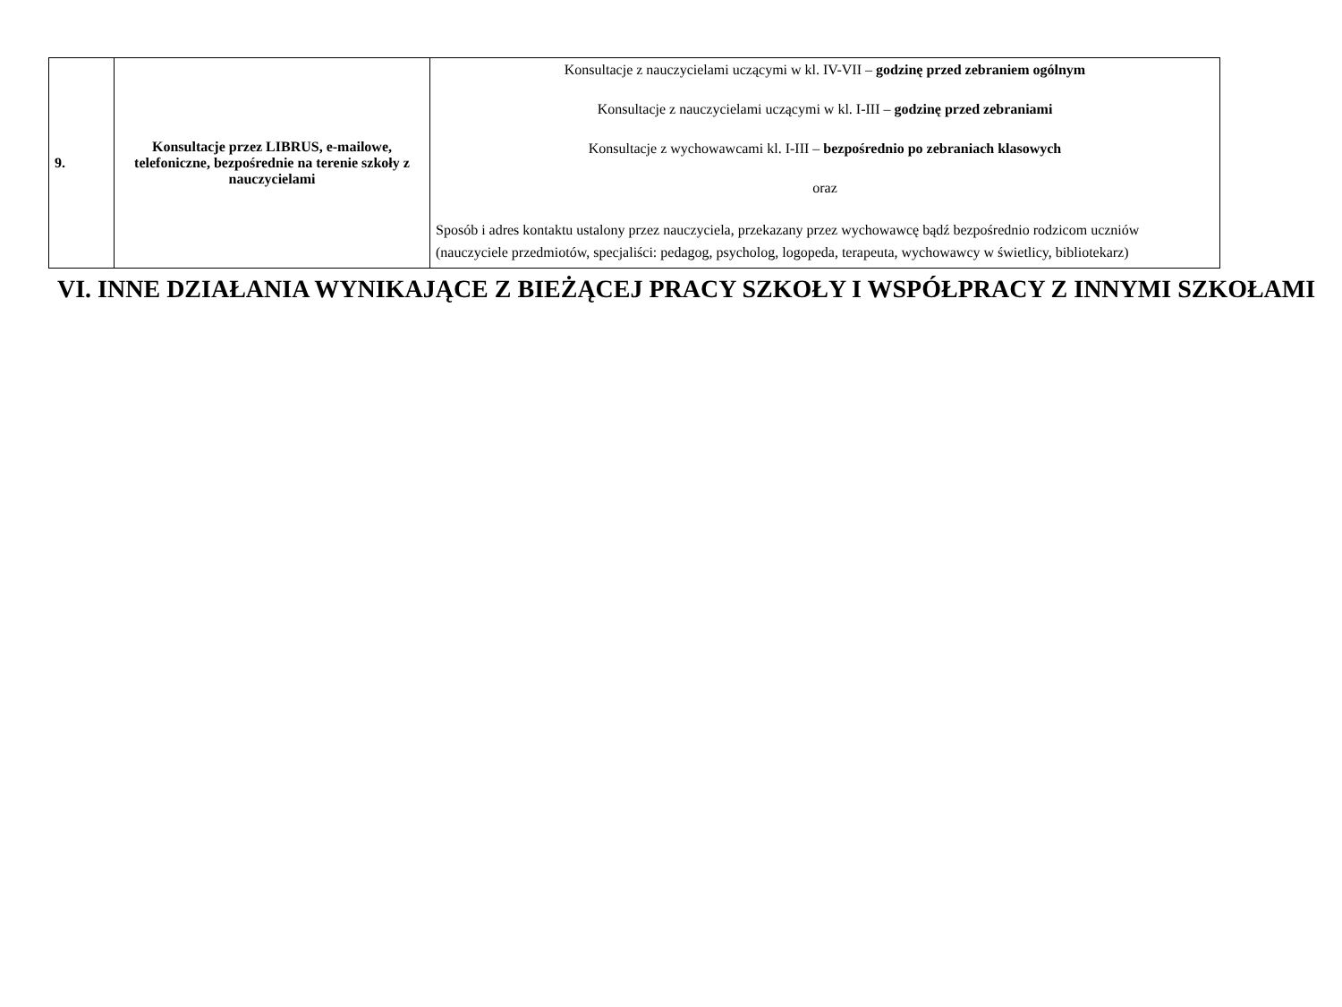| 9. | Konsultacje przez LIBRUS, e-mailowe, telefoniczne, bezpośrednie na terenie szkoły z nauczycielami | Konsultacje z nauczycielami uczącymi w kl. IV-VII – godzinę przed zebraniem ogólnym Konsultacje z nauczycielami uczącymi w kl. I-III – godzinę przed zebraniami Konsultacje z wychowawcami kl. I-III – bezpośrednio po zebraniach klasowych oraz Sposób i adres kontaktu ustalony przez nauczyciela, przekazany przez wychowawcę bądź bezpośrednio rodzicom uczniów (nauczyciele przedmiotów, specjaliści: pedagog, psycholog, logopeda, terapeuta, wychowawcy w świetlicy, bibliotekarz) |
VI. INNE DZIAŁANIA WYNIKAJĄCE Z BIEŻĄCEJ PRACY SZKOŁY I WSPÓŁPRACY Z INNYMI SZKOŁAMI